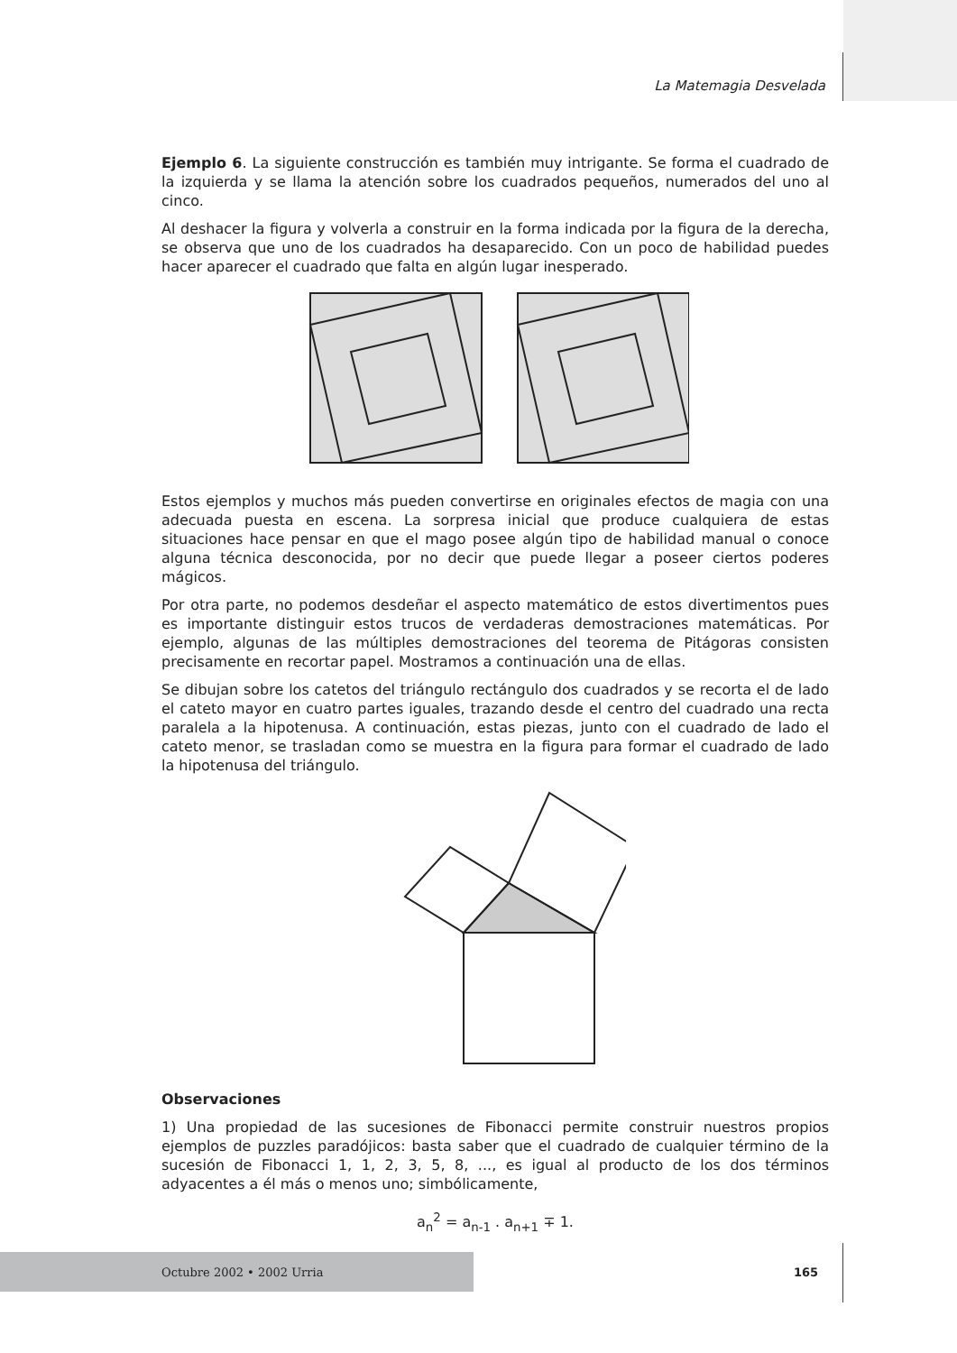La Matemagia Desvelada
Ejemplo 6. La siguiente construcción es también muy intrigante. Se forma el cuadrado de la izquierda y se llama la atención sobre los cuadrados pequeños, numerados del uno al cinco.
Al deshacer la figura y volverla a construir en la forma indicada por la figura de la derecha, se observa que uno de los cuadrados ha desaparecido. Con un poco de habilidad puedes hacer aparecer el cuadrado que falta en algún lugar inesperado.
Estos ejemplos y muchos más pueden convertirse en originales efectos de magia con una adecuada puesta en escena. La sorpresa inicial que produce cualquiera de estas situaciones hace pensar en que el mago posee algún tipo de habilidad manual o conoce alguna técnica desconocida, por no decir que puede llegar a poseer ciertos poderes mágicos.
Por otra parte, no podemos desdeñar el aspecto matemático de estos divertimentos pues es importante distinguir estos trucos de verdaderas demostraciones matemáticas. Por ejemplo, algunas de las múltiples demostraciones del teorema de Pitágoras consisten precisamente en recortar papel. Mostramos a continuación una de ellas.
Se dibujan sobre los catetos del triángulo rectángulo dos cuadrados y se recorta el de lado el cateto mayor en cuatro partes iguales, trazando desde el centro del cuadrado una recta paralela a la hipotenusa. A continuación, estas piezas, junto con el cuadrado de lado el cateto menor, se trasladan como se muestra en la figura para formar el cuadrado de lado la hipotenusa del triángulo.
Observaciones
1) Una propiedad de las sucesiones de Fibonacci permite construir nuestros propios ejemplos de puzzles paradójicos: basta saber que el cuadrado de cualquier término de la sucesión de Fibonacci 1, 1, 2, 3, 5, 8, ..., es igual al producto de los dos términos adyacentes a él más o menos uno; simbólicamente,
a<sub>n</sub><sup>2</sup> = a<sub>n-1</sub> . a<sub>n+1</sub> ∓ 1.
Octubre 2002 • 2002 Urria 165